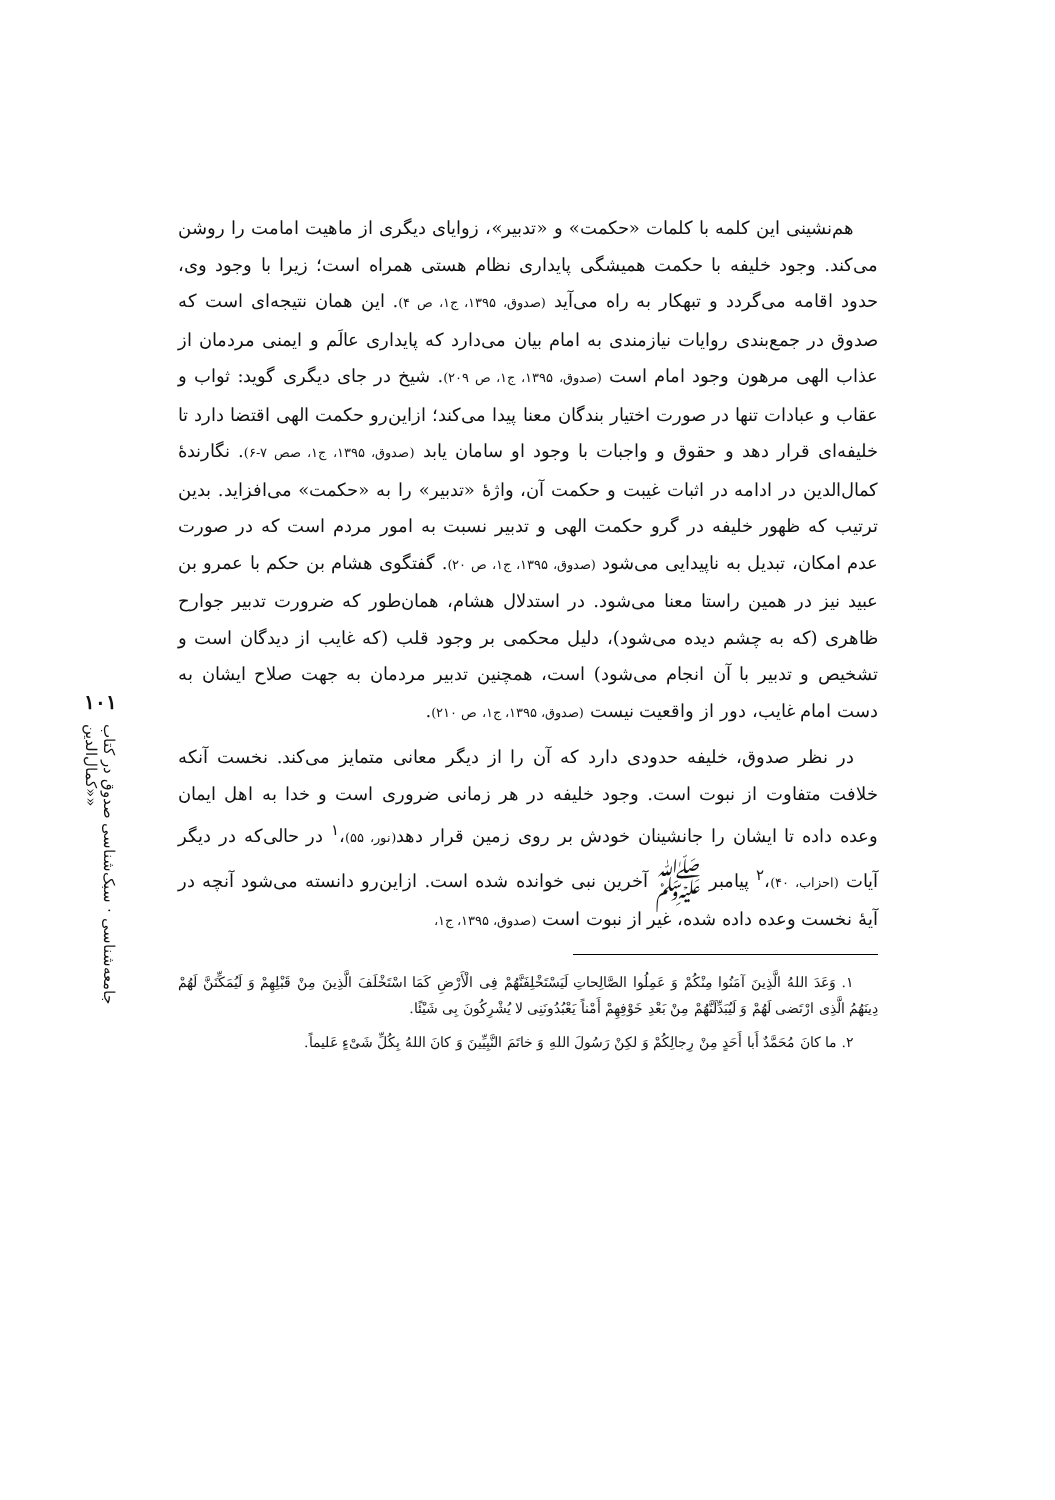۱۰۱
جامعه‌شناسی · سبک‌شناسی صدوق در کتاب «کمال‌الدین»
هم‌نشینی این کلمه با کلمات «حکمت» و «تدبیر»، زوایای دیگری از ماهیت امامت را روشن می‌کند. وجود خلیفه با حکمت همیشگی پایداری نظام هستی همراه است؛ زیرا با وجود وی، حدود اقامه می‌گردد و تبهکار به راه می‌آید (صدوق، ۱۳۹۵، ج۱، ص ۴). این همان نتیجه‌ای است که صدوق در جمع‌بندی روایات نیازمندی به امام بیان می‌دارد که پایداری عالَم و ایمنی مردمان از عذاب الهی مرهون وجود امام است (صدوق، ۱۳۹۵، ج۱، ص ۲۰۹). شیخ در جای دیگری گوید: ثواب و عقاب و عبادات تنها در صورت اختیار بندگان معنا پیدا می‌کند؛ ازاین‌رو حکمت الهی اقتضا دارد تا خلیفه‌ای قرار دهد و حقوق و واجبات با وجود او سامان یابد (صدوق، ۱۳۹۵، ج۱، صص ۷-۶). نگارندهٔ کمال‌الدین در ادامه در اثبات غیبت و حکمت آن، واژهٔ «تدبیر» را به «حکمت» می‌افزاید. بدین ترتیب که ظهور خلیفه در گرو حکمت الهی و تدبیر نسبت به امور مردم است که در صورت عدم امکان، تبدیل به ناپیدایی می‌شود (صدوق، ۱۳۹۵، ج۱، ص ۲۰). گفتگوی هشام بن حکم با عمرو بن عبید نیز در همین راستا معنا می‌شود. در استدلال هشام، همان‌طور که ضرورت تدبیر جوارح ظاهری (که به چشم دیده می‌شود)، دلیل محکمی بر وجود قلب (که غایب از دیدگان است و تشخیص و تدبیر با آن انجام می‌شود) است، همچنین تدبیر مردمان به جهت صلاح ایشان به دست امام غایب، دور از واقعیت نیست (صدوق، ۱۳۹۵، ج۱، ص ۲۱۰).
در نظر صدوق، خلیفه حدودی دارد که آن را از دیگر معانی متمایز می‌کند. نخست آنکه خلافت متفاوت از نبوت است. وجود خلیفه در هر زمانی ضروری است و خدا به اهل ایمان وعده داده تا ایشان را جانشینان خودش بر روی زمین قرار دهد(نور، ۵۵)،<sup>۱</sup> در حالی‌که در دیگر آیات (احزاب، ۴۰)،<sup>۲</sup> پیامبر ﷺ آخرین نبی خوانده شده است. ازاین‌رو دانسته می‌شود آنچه در آیهٔ نخست وعده داده شده، غیر از نبوت است (صدوق، ۱۳۹۵، ج۱،
۱. وَعَدَ اللهُ الَّذِینَ آمَنُوا مِنْکُمْ وَ عَمِلُوا الصَّالِحاتِ لَیَسْتَخْلِفَنَّهُمْ فِی الْأَرْضِ کَمَا اسْتَخْلَفَ الَّذِینَ مِنْ قَبْلِهِمْ وَ لَیُمَکِّنَنَّ لَهُمْ دِینَهُمُ الَّذِی ارْتَضی لَهُمْ وَ لَیُبَدِّلَنَّهُمْ مِنْ بَعْدِ خَوْفِهِمْ أَمْناً یَعْبُدُونَنِی لا یُشْرِکُونَ بِی شَیْئًا.
۲. ما کانَ مُحَمَّدٌ أَبا أَحَدٍ مِنْ رِجالِکُمْ وَ لکِنْ رَسُولَ اللهِ وَ خاتَمَ النَّبِیِّینَ وَ کانَ اللهُ بِکُلِّ شَیْءٍ عَلیماً.